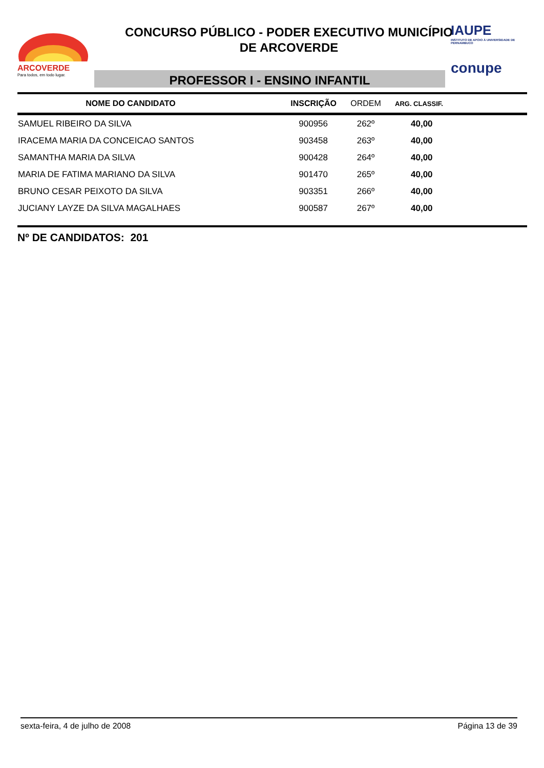ARCOVERDE
Para todos, em todo lugar.
CONCURSO PÚBLICO - PODER EXECUTIVO MUNICÍPIO
DE ARCOVERDE
PROFESSOR I - ENSINO INFANTIL
IAUPE
INSTITUTO DE APOIO À UNIVERSIDADE DE PERNAMBUCO
conupe
| NOME DO CANDIDATO | INSCRIÇÃO | ORDEM | ARG. CLASSIF. |
| --- | --- | --- | --- |
| SAMUEL RIBEIRO DA SILVA | 900956 | 262º | 40,00 |
| IRACEMA MARIA DA CONCEICAO SANTOS | 903458 | 263º | 40,00 |
| SAMANTHA MARIA DA SILVA | 900428 | 264º | 40,00 |
| MARIA DE FATIMA MARIANO DA SILVA | 901470 | 265º | 40,00 |
| BRUNO CESAR PEIXOTO DA SILVA | 903351 | 266º | 40,00 |
| JUCIANY LAYZE DA SILVA MAGALHAES | 900587 | 267º | 40,00 |
Nº DE CANDIDATOS: 201
sexta-feira, 4 de julho de 2008 Página 13 de 39